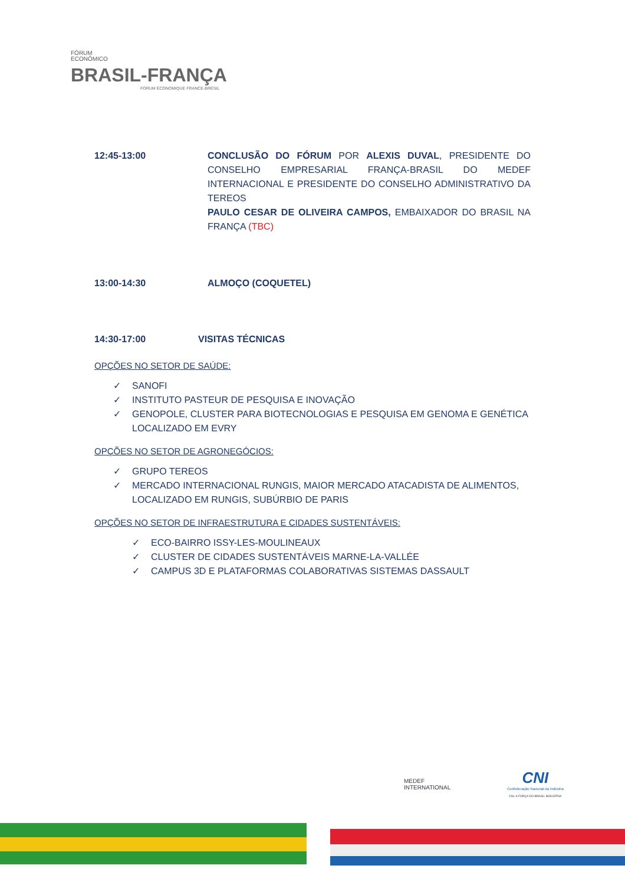FÓRUM
ECONÔMICO
BRASIL-FRANÇA
FORUM ÉCONOMIQUE FRANCE-BRÉSIL
12:45-13:00 CONCLUSÃO DO FÓRUM POR ALEXIS DUVAL, PRESIDENTE DO CONSELHO EMPRESARIAL FRANÇA-BRASIL DO MEDEF INTERNACIONAL E PRESIDENTE DO CONSELHO ADMINISTRATIVO DA TEREOS
PAULO CESAR DE OLIVEIRA CAMPOS, EMBAIXADOR DO BRASIL NA FRANÇA (TBC)
13:00-14:30 ALMOÇO (COQUETEL)
14:30-17:00 VISITAS TÉCNICAS
OPÇÕES NO SETOR DE SAÚDE:
✓ SANOFI
✓ INSTITUTO PASTEUR DE PESQUISA E INOVAÇÃO
✓ GENOPOLE, CLUSTER PARA BIOTECNOLOGIAS E PESQUISA EM GENOMA E GENÉTICA LOCALIZADO EM EVRY
OPÇÕES NO SETOR DE AGRONEGÓCIOS:
✓ GRUPO TEREOS
✓ MERCADO INTERNACIONAL RUNGIS, MAIOR MERCADO ATACADISTA DE ALIMENTOS, LOCALIZADO EM RUNGIS, SUBÚRBIO DE PARIS
OPÇÕES NO SETOR DE INFRAESTRUTURA E CIDADES SUSTENTÁVEIS:
✓ ECO-BAIRRO ISSY-LES-MOULINEAUX
✓ CLUSTER DE CIDADES SUSTENTÁVEIS MARNE-LA-VALLÉE
✓ CAMPUS 3D E PLATAFORMAS COLABORATIVAS SISTEMAS DASSAULT
MEDEF
INTERNATIONAL
CNI
Confederação Nacional da Indústria
CNI. A FORÇA DO BRASIL INDÚSTRIA